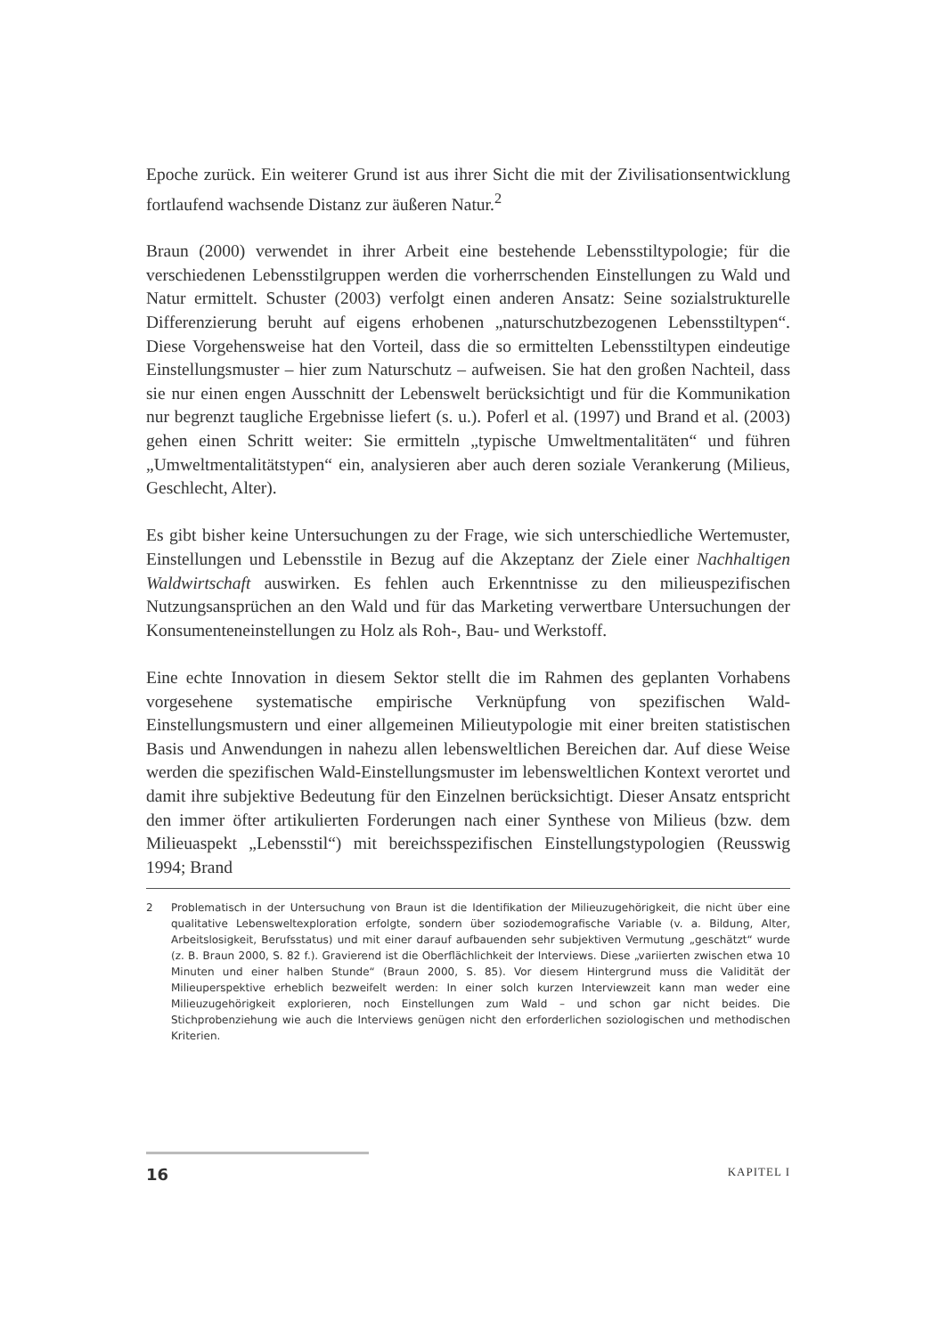Epoche zurück. Ein weiterer Grund ist aus ihrer Sicht die mit der Zivilisationsentwicklung fortlaufend wachsende Distanz zur äußeren Natur.<sup>2</sup>
Braun (2000) verwendet in ihrer Arbeit eine bestehende Lebensstiltypologie; für die verschiedenen Lebensstilgruppen werden die vorherrschenden Einstellungen zu Wald und Natur ermittelt. Schuster (2003) verfolgt einen anderen Ansatz: Seine sozialstrukturelle Differenzierung beruht auf eigens erhobenen „naturschutzbezogenen Lebensstiltypen“. Diese Vorgehensweise hat den Vorteil, dass die so ermittelten Lebensstiltypen eindeutige Einstellungsmuster – hier zum Naturschutz – aufweisen. Sie hat den großen Nachteil, dass sie nur einen engen Ausschnitt der Lebenswelt berücksichtigt und für die Kommunikation nur begrenzt taugliche Ergebnisse liefert (s. u.). Poferl et al. (1997) und Brand et al. (2003) gehen einen Schritt weiter: Sie ermitteln „typische Umweltmentalitäten“ und führen „Umweltmentalitätstypen“ ein, analysieren aber auch deren soziale Verankerung (Milieus, Geschlecht, Alter).
Es gibt bisher keine Untersuchungen zu der Frage, wie sich unterschiedliche Wertemuster, Einstellungen und Lebensstile in Bezug auf die Akzeptanz der Ziele einer Nachhaltigen Waldwirtschaft auswirken. Es fehlen auch Erkenntnisse zu den milieuspezifischen Nutzungsansprüchen an den Wald und für das Marketing verwertbare Untersuchungen der Konsumenteneinstellungen zu Holz als Roh-, Bau- und Werkstoff.
Eine echte Innovation in diesem Sektor stellt die im Rahmen des geplanten Vorhabens vorgesehene systematische empirische Verknüpfung von spezifischen Wald-Einstellungsmustern und einer allgemeinen Milieutypologie mit einer breiten statistischen Basis und Anwendungen in nahezu allen lebensweltlichen Bereichen dar. Auf diese Weise werden die spezifischen Wald-Einstellungsmuster im lebensweltlichen Kontext verortet und damit ihre subjektive Bedeutung für den Einzelnen berücksichtigt. Dieser Ansatz entspricht den immer öfter artikulierten Forderungen nach einer Synthese von Milieus (bzw. dem Milieuaspekt „Lebensstil“) mit bereichsspezifischen Einstellungstypologien (Reusswig 1994; Brand
2 Problematisch in der Untersuchung von Braun ist die Identifikation der Milieuzugehörigkeit, die nicht über eine qualitative Lebensweltexploration erfolgte, sondern über soziodemografische Variable (v. a. Bildung, Alter, Arbeitslosigkeit, Berufsstatus) und mit einer darauf aufbauenden sehr subjektiven Vermutung „geschätzt“ wurde (z. B. Braun 2000, S. 82 f.). Gravierend ist die Oberflächlichkeit der Interviews. Diese „variierten zwischen etwa 10 Minuten und einer halben Stunde“ (Braun 2000, S. 85). Vor diesem Hintergrund muss die Validität der Milieuperspektive erheblich bezweifelt werden: In einer solch kurzen Interviewzeit kann man weder eine Milieuzugehörigkeit explorieren, noch Einstellungen zum Wald – und schon gar nicht beides. Die Stichprobenziehung wie auch die Interviews genügen nicht den erforderlichen soziologischen und methodischen Kriterien.
16 KAPITEL I